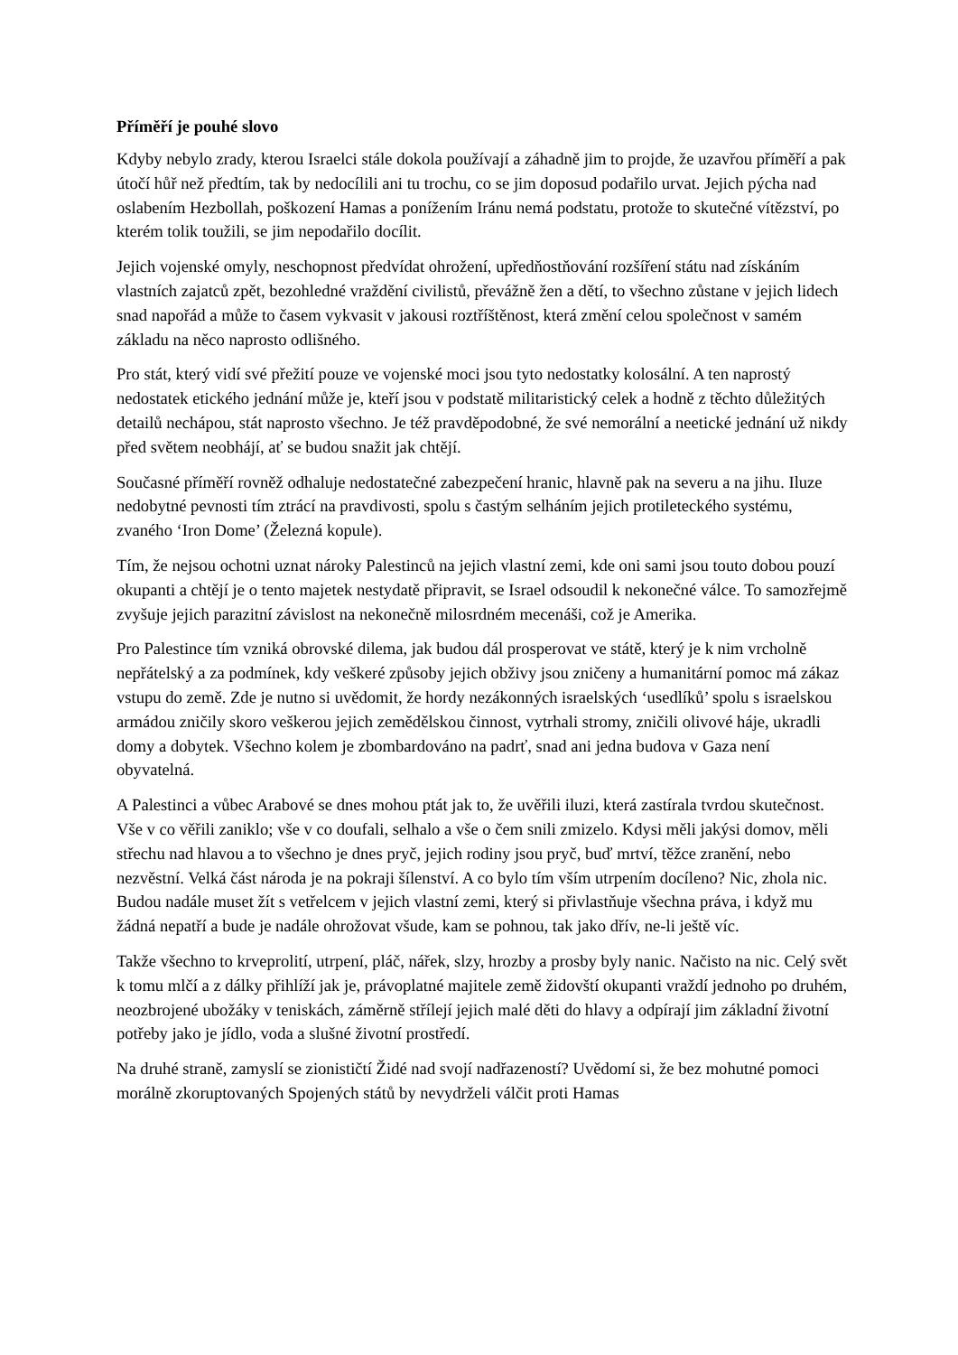Příměří je pouhé slovo
Kdyby nebylo zrady, kterou Israelci stále dokola používají a záhadně jim to projde, že uzavřou příměří a pak útočí hůř než předtím, tak by nedocílili ani tu trochu, co se jim doposud podařilo urvat. Jejich pýcha nad oslabením Hezbollah, poškození Hamas a ponížením Iránu nemá podstatu, protože to skutečné vítězství, po kterém tolik toužili, se jim nepodařilo docílit.
Jejich vojenské omyly, neschopnost předvídat ohrožení, upředňostňování rozšíření státu nad získáním vlastních zajatců zpět, bezohledné vraždění civilistů, převážně žen a dětí, to všechno zůstane v jejich lidech snad napořád a může to časem vykvasit v jakousi roztříštěnost, která změní celou společnost v samém základu na něco naprosto odlišného.
Pro stát, který vidí své přežití pouze ve vojenské moci jsou tyto nedostatky kolosální. A ten naprostý nedostatek etického jednání může je, kteří jsou v podstatě militaristický celek a hodně z těchto důležitých detailů nechápou, stát naprosto všechno. Je též pravděpodobné, že své nemorální a neetické jednání už nikdy před světem neobhájí, ať se budou snažit jak chtějí.
Současné příměří rovněž odhaluje nedostatečné zabezpečení hranic, hlavně pak na severu a na jihu. Iluze nedobytné pevnosti tím ztrácí na pravdivosti, spolu s častým selháním jejich protileteckého systému, zvaného ‘Iron Dome’ (Železná kopule).
Tím, že nejsou ochotni uznat nároky Palestinců na jejich vlastní zemi, kde oni sami jsou touto dobou pouzí okupanti a chtějí je o tento majetek nestydatě připravit, se Israel odsoudil k nekonečné válce. To samozřejmě zvyšuje jejich parazitní závislost na nekonečně milosrdném mecenáši, což je Amerika.
Pro Palestince tím vzniká obrovské dilema, jak budou dál prosperovat ve státě, který je k nim vrcholně nepřátelský a za podmínek, kdy veškeré způsoby jejich obživy jsou zničeny a humanitární pomoc má zákaz vstupu do země. Zde je nutno si uvědomit, že hordy nezákonných israelských ‘usedlíků’ spolu s israelskou armádou zničily skoro veškerou jejich zemědělskou činnost, vytrhali stromy, zničili olivové háje, ukradli domy a dobytek. Všechno kolem je zbombardováno na padrť, snad ani jedna budova v Gaza není obyvatelná.
A Palestinci a vůbec Arabové se dnes mohou ptát jak to, že uvěřili iluzi, která zastírala tvrdou skutečnost. Vše v co věřili zaniklo; vše v co doufali, selhalo a vše o čem snili zmizelo. Kdysi měli jakýsi domov, měli střechu nad hlavou a to všechno je dnes pryč, jejich rodiny jsou pryč, buď mrtví, těžce zranění, nebo nezvěstní. Velká část národa je na pokraji šílenství. A co bylo tím vším utrpením docíleno? Nic, zhola nic. Budou nadále muset žít s vetřelcem v jejich vlastní zemi, který si přivlastňuje všechna práva, i když mu žádná nepatří a bude je nadále ohrožovat všude, kam se pohnou, tak jako dřív, ne-li ještě víc.
Takže všechno to krveprolití, utrpení, pláč, nářek, slzy, hrozby a prosby byly nanic. Načisto na nic. Celý svět k tomu mlčí a z dálky přihlíží jak je, právoplatné majitele země židovští okupanti vraždí jednoho po druhém, neozbrojené ubožáky v teniskách, záměrně střílejí jejich malé děti do hlavy a odpírají jim základní životní potřeby jako je jídlo, voda a slušné životní prostředí.
Na druhé straně, zamyslí se zionističtí Židé nad svojí nadřazeností? Uvědomí si, že bez mohutné pomoci morálně zkoruptovaných Spojených států by nevydrželi válčit proti Hamas